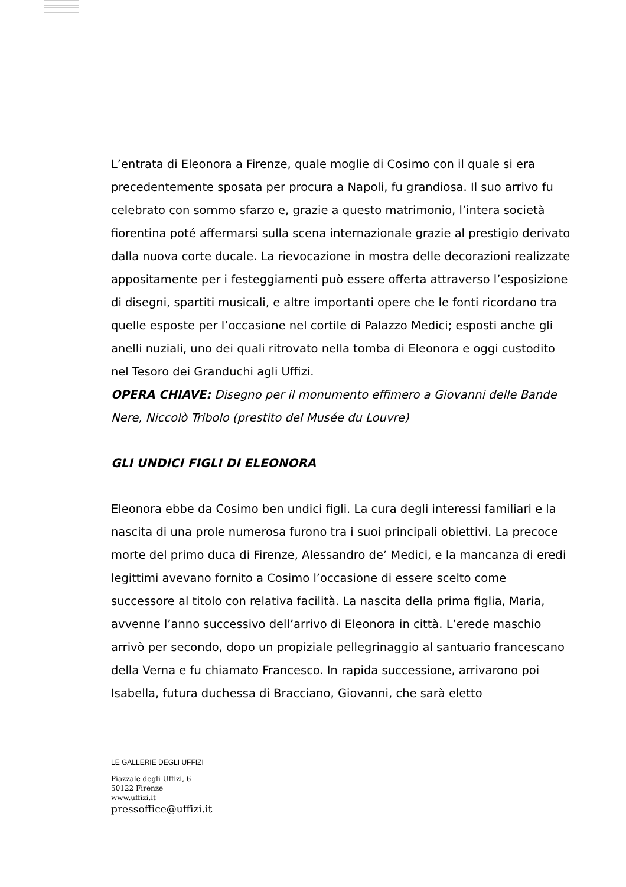L’entrata di Eleonora a Firenze, quale moglie di Cosimo con il quale si era precedentemente sposata per procura a Napoli, fu grandiosa. Il suo arrivo fu celebrato con sommo sfarzo e, grazie a questo matrimonio, l’intera società fiorentina poté affermarsi sulla scena internazionale grazie al prestigio derivato dalla nuova corte ducale. La rievocazione in mostra delle decorazioni realizzate appositamente per i festeggiamenti può essere offerta attraverso l’esposizione di disegni, spartiti musicali, e altre importanti opere che le fonti ricordano tra quelle esposte per l’occasione nel cortile di Palazzo Medici; esposti anche gli anelli nuziali, uno dei quali ritrovato nella tomba di Eleonora e oggi custodito nel Tesoro dei Granduchi agli Uffizi.
OPERA CHIAVE: Disegno per il monumento effimero a Giovanni delle Bande Nere, Niccolò Tribolo (prestito del Musée du Louvre)
GLI UNDICI FIGLI DI ELEONORA
Eleonora ebbe da Cosimo ben undici figli. La cura degli interessi familiari e la nascita di una prole numerosa furono tra i suoi principali obiettivi. La precoce morte del primo duca di Firenze, Alessandro de’ Medici, e la mancanza di eredi legittimi avevano fornito a Cosimo l’occasione di essere scelto come successore al titolo con relativa facilità. La nascita della prima figlia, Maria, avvenne l’anno successivo dell’arrivo di Eleonora in città. L’erede maschio arrivò per secondo, dopo un propiziale pellegrinaggio al santuario francescano della Verna e fu chiamato Francesco. In rapida successione, arrivarono poi Isabella, futura duchessa di Bracciano, Giovanni, che sarà eletto
LE GALLERIE DEGLI UFFIZI
Piazzale degli Uffizi, 6
50122 Firenze
www.uffizi.it
pressoffice@uffizi.it